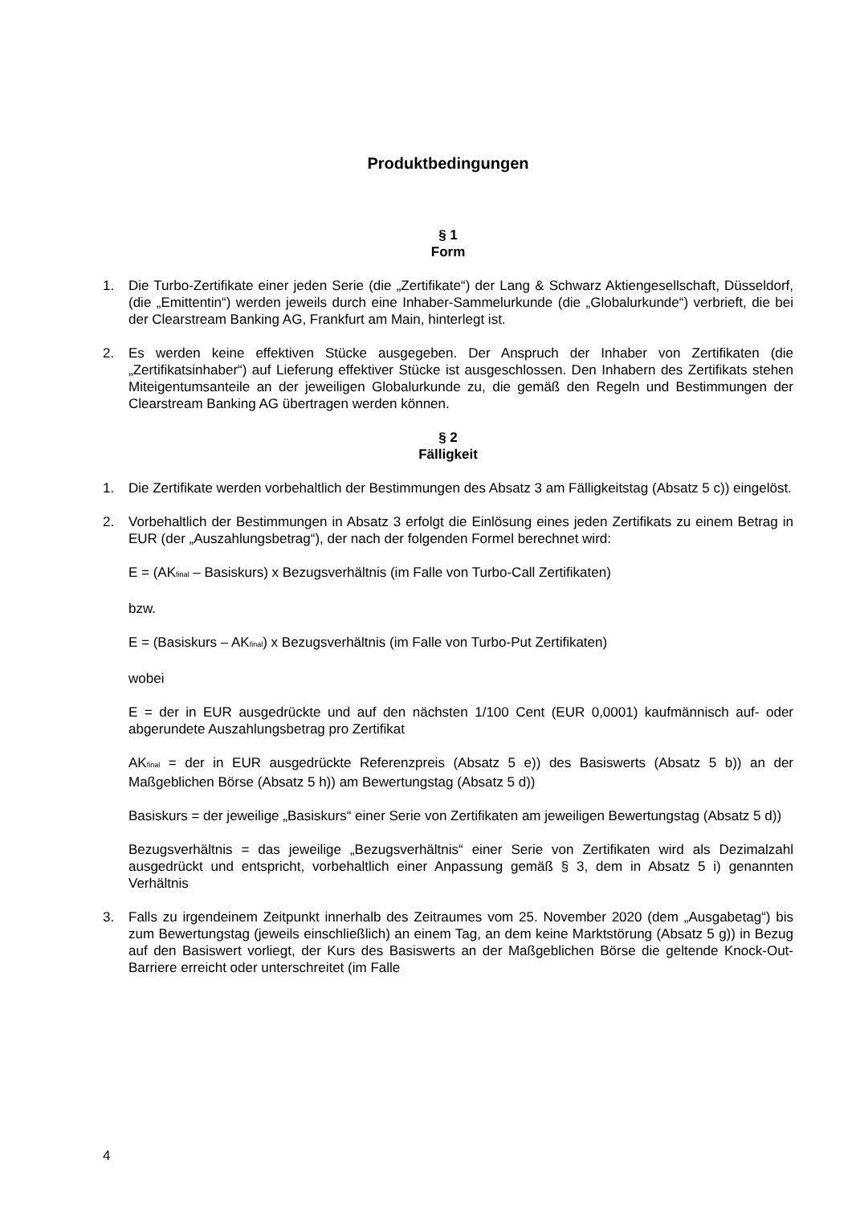Produktbedingungen
§ 1
Form
1. Die Turbo-Zertifikate einer jeden Serie (die „Zertifikate“) der Lang & Schwarz Aktiengesellschaft, Düsseldorf, (die „Emittentin“) werden jeweils durch eine Inhaber-Sammelurkunde (die „Globalurkunde“) verbrieft, die bei der Clearstream Banking AG, Frankfurt am Main, hinterlegt ist.
2. Es werden keine effektiven Stücke ausgegeben. Der Anspruch der Inhaber von Zertifikaten (die „Zertifikatsinhaber“) auf Lieferung effektiver Stücke ist ausgeschlossen. Den Inhabern des Zertifikats stehen Miteigentumsanteile an der jeweiligen Globalurkunde zu, die gemäß den Regeln und Bestimmungen der Clearstream Banking AG übertragen werden können.
§ 2
Fälligkeit
1. Die Zertifikate werden vorbehaltlich der Bestimmungen des Absatz 3 am Fälligkeitstag (Absatz 5 c)) eingelöst.
2. Vorbehaltlich der Bestimmungen in Absatz 3 erfolgt die Einlösung eines jeden Zertifikats zu einem Betrag in EUR (der „Auszahlungsbetrag“), der nach der folgenden Formel berechnet wird:
E = (AK<sub>final</sub> – Basiskurs) x Bezugsverhältnis (im Falle von Turbo-Call Zertifikaten)
bzw.
E = (Basiskurs – AK<sub>final</sub>) x Bezugsverhältnis (im Falle von Turbo-Put Zertifikaten)
wobei
E = der in EUR ausgedrückte und auf den nächsten 1/100 Cent (EUR 0,0001) kaufmännisch auf- oder abgerundete Auszahlungsbetrag pro Zertifikat
AK<sub>final</sub> = der in EUR ausgedrückte Referenzpreis (Absatz 5 e)) des Basiswerts (Absatz 5 b)) an der Maßgeblichen Börse (Absatz 5 h)) am Bewertungstag (Absatz 5 d))
Basiskurs = der jeweilige „Basiskurs“ einer Serie von Zertifikaten am jeweiligen Bewertungstag (Absatz 5 d))
Bezugsverhältnis = das jeweilige „Bezugsverhältnis“ einer Serie von Zertifikaten wird als Dezimalzahl ausgedrückt und entspricht, vorbehaltlich einer Anpassung gemäß § 3, dem in Absatz 5 i) genannten Verhältnis
3. Falls zu irgendeinem Zeitpunkt innerhalb des Zeitraumes vom 25. November 2020 (dem „Ausgabetag“) bis zum Bewertungstag (jeweils einschließlich) an einem Tag, an dem keine Marktstörung (Absatz 5 g)) in Bezug auf den Basiswert vorliegt, der Kurs des Basiswerts an der Maßgeblichen Börse die geltende Knock-Out-Barriere erreicht oder unterschreitet (im Falle
4